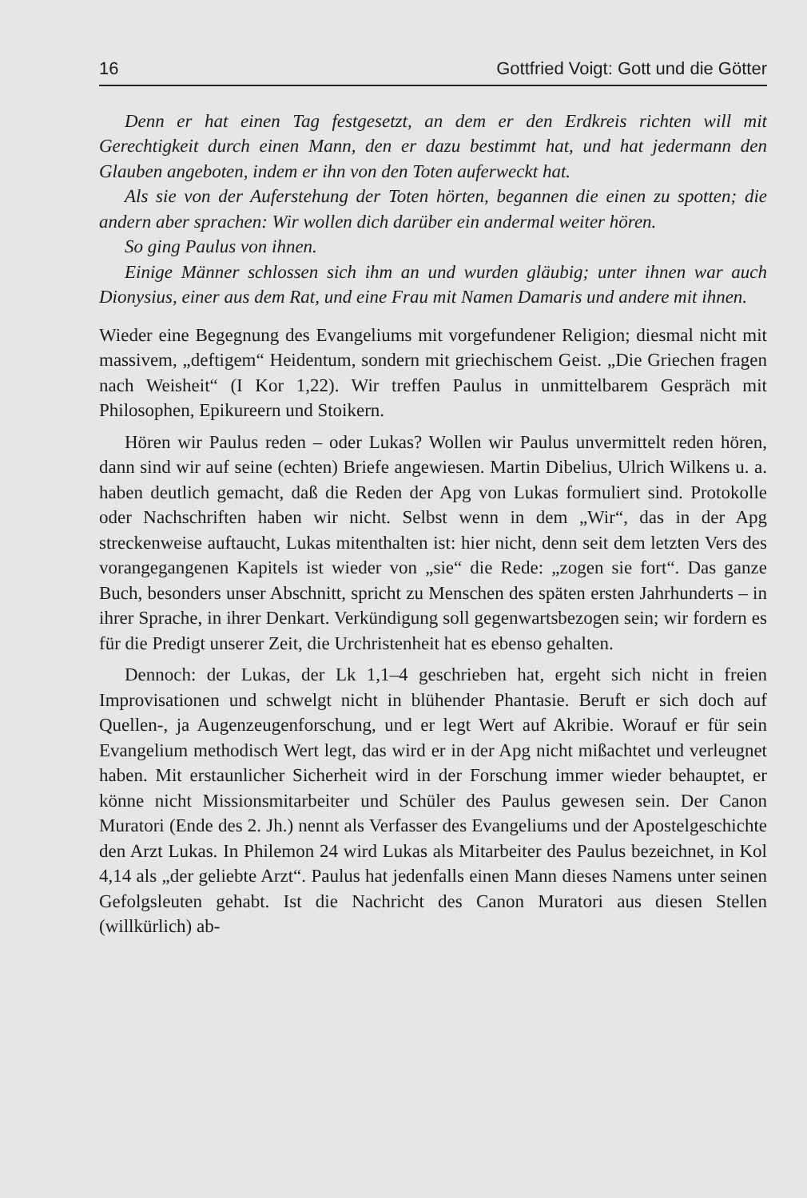16 Gottfried Voigt: Gott und die Götter
Denn er hat einen Tag festgesetzt, an dem er den Erdkreis richten will mit Gerechtigkeit durch einen Mann, den er dazu bestimmt hat, und hat jedermann den Glauben angeboten, indem er ihn von den Toten auferweckt hat.
Als sie von der Auferstehung der Toten hörten, begannen die einen zu spotten; die andern aber sprachen: Wir wollen dich darüber ein andermal weiter hören.
So ging Paulus von ihnen.
Einige Männer schlossen sich ihm an und wurden gläubig; unter ihnen war auch Dionysius, einer aus dem Rat, und eine Frau mit Namen Damaris und andere mit ihnen.
Wieder eine Begegnung des Evangeliums mit vorgefundener Religion; diesmal nicht mit massivem, „deftigem“ Heidentum, sondern mit griechischem Geist. „Die Griechen fragen nach Weisheit“ (I Kor 1,22). Wir treffen Paulus in unmittelbarem Gespräch mit Philosophen, Epikureern und Stoikern.
Hören wir Paulus reden – oder Lukas? Wollen wir Paulus unvermittelt reden hören, dann sind wir auf seine (echten) Briefe angewiesen. Martin Dibelius, Ulrich Wilkens u. a. haben deutlich gemacht, daß die Reden der Apg von Lukas formuliert sind. Protokolle oder Nachschriften haben wir nicht. Selbst wenn in dem „Wir“, das in der Apg streckenweise auftaucht, Lukas mitenthalten ist: hier nicht, denn seit dem letzten Vers des vorangegangenen Kapitels ist wieder von „sie“ die Rede: „zogen sie fort“. Das ganze Buch, besonders unser Abschnitt, spricht zu Menschen des späten ersten Jahrhunderts – in ihrer Sprache, in ihrer Denkart. Verkündigung soll gegenwartsbezogen sein; wir fordern es für die Predigt unserer Zeit, die Urchristenheit hat es ebenso gehalten.
Dennoch: der Lukas, der Lk 1,1–4 geschrieben hat, ergeht sich nicht in freien Improvisationen und schwelgt nicht in blühender Phantasie. Beruft er sich doch auf Quellen-, ja Augenzeugenforschung, und er legt Wert auf Akribie. Worauf er für sein Evangelium methodisch Wert legt, das wird er in der Apg nicht mißachtet und verleugnet haben. Mit erstaunlicher Sicherheit wird in der Forschung immer wieder behauptet, er könne nicht Missionsmitarbeiter und Schüler des Paulus gewesen sein. Der Canon Muratori (Ende des 2. Jh.) nennt als Verfasser des Evangeliums und der Apostelgeschichte den Arzt Lukas. In Philemon 24 wird Lukas als Mitarbeiter des Paulus bezeichnet, in Kol 4,14 als „der geliebte Arzt“. Paulus hat jedenfalls einen Mann dieses Namens unter seinen Gefolgsleuten gehabt. Ist die Nachricht des Canon Muratori aus diesen Stellen (willkürlich) ab-